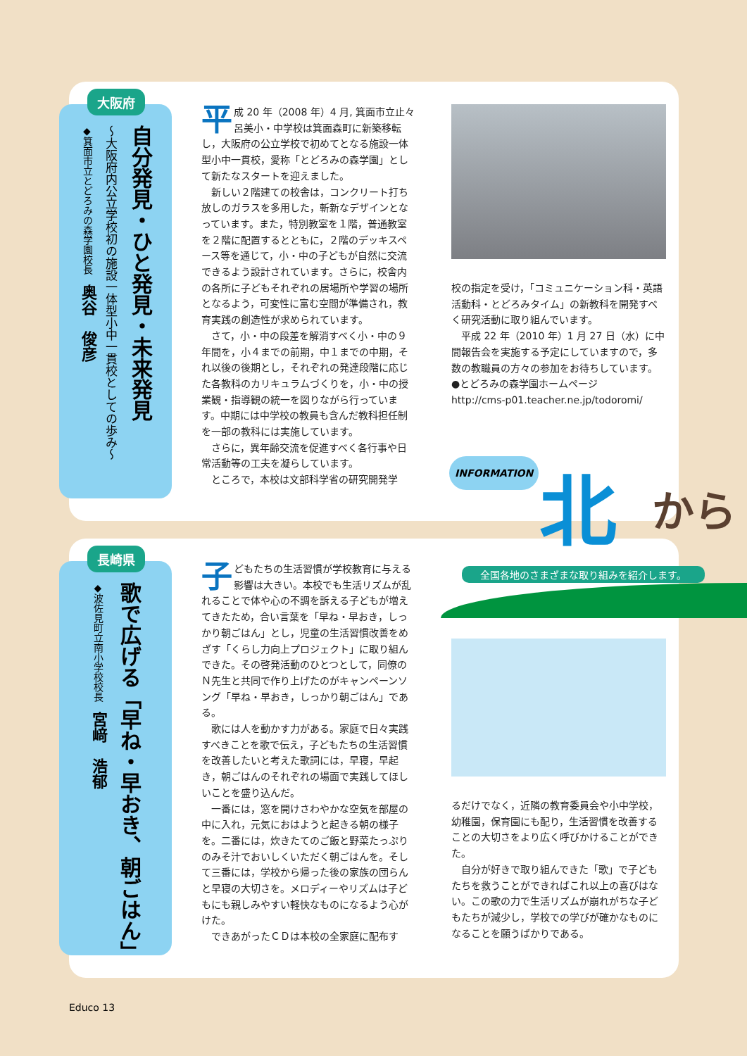大阪府
自分発見・ひと発見・未来発見
～大阪府内公立学校初の施設一体型小中一貫校としての歩み～
◆箕面市立とどろみの森学園校長　奥谷　俊彦
平成 20 年（2008 年）4 月, 箕面市立止々呂美小・中学校は箕面森町に新築移転し，大阪府の公立学校で初めてとなる施設一体型小中一貫校，愛称「とどろみの森学園」として新たなスタートを迎えました。
新しい２階建ての校舎は，コンクリート打ち放しのガラスを多用した，斬新なデザインとなっています。また，特別教室を１階，普通教室を２階に配置するとともに，２階のデッキスペース等を通じて，小・中の子どもが自然に交流できるよう設計されています。さらに，校舎内の各所に子どもそれぞれの居場所や学習の場所となるよう，可変性に富む空間が準備され，教育実践の創造性が求められています。
さて，小・中の段差を解消すべく小・中の９年間を，小４までの前期，中１までの中期，それ以後の後期とし，それぞれの発達段階に応じた各教科のカリキュラムづくりを，小・中の授業観・指導観の統一を図りながら行っています。中期には中学校の教員も含んだ教科担任制を一部の教科には実施しています。
さらに，異年齢交流を促進すべく各行事や日常活動等の工夫を凝らしています。
ところで，本校は文部科学省の研究開発学
校の指定を受け，「コミュニケーション科・英語活動科・とどろみタイム」の新教科を開発すべく研究活動に取り組んでいます。
平成 22 年（2010 年）1 月 27 日（水）に中間報告会を実施する予定にしていますので，多数の教職員の方々の参加をお待ちしています。
●とどろみの森学園ホームページ
http://cms-p01.teacher.ne.jp/todoromi/
INFORMATION 北 から
全国各地のさまざまな取り組みを紹介します。
長崎県
歌で広げる「早ね・早おき、朝ごはん」
◆波佐見町立南小学校校長　宮﨑　浩郁
子どもたちの生活習慣が学校教育に与える影響は大きい。本校でも生活リズムが乱れることで体や心の不調を訴える子どもが増えてきたため，合い言葉を「早ね・早おき，しっかり朝ごはん」とし，児童の生活習慣改善をめざす「くらし力向上プロジェクト」に取り組んできた。その啓発活動のひとつとして，同僚のＮ先生と共同で作り上げたのがキャンペーンソング「早ね・早おき，しっかり朝ごはん」である。
歌には人を動かす力がある。家庭で日々実践すべきことを歌で伝え，子どもたちの生活習慣を改善したいと考えた歌詞には，早寝，早起き，朝ごはんのそれぞれの場面で実践してほしいことを盛り込んだ。
一番には，窓を開けさわやかな空気を部屋の中に入れ，元気におはようと起きる朝の様子を。二番には，炊きたてのご飯と野菜たっぷりのみそ汁でおいしくいただく朝ごはんを。そして三番には，学校から帰った後の家族の団らんと早寝の大切さを。メロディーやリズムは子どもにも親しみやすい軽快なものになるよう心がけた。
できあがったＣＤは本校の全家庭に配布す
るだけでなく，近隣の教育委員会や小中学校，幼稚園，保育園にも配り，生活習慣を改善することの大切さをより広く呼びかけることができた。
自分が好きで取り組んできた「歌」で子どもたちを救うことができればこれ以上の喜びはない。この歌の力で生活リズムが崩れがちな子どもたちが減少し，学校での学びが確かなものになることを願うばかりである。
Educo 13